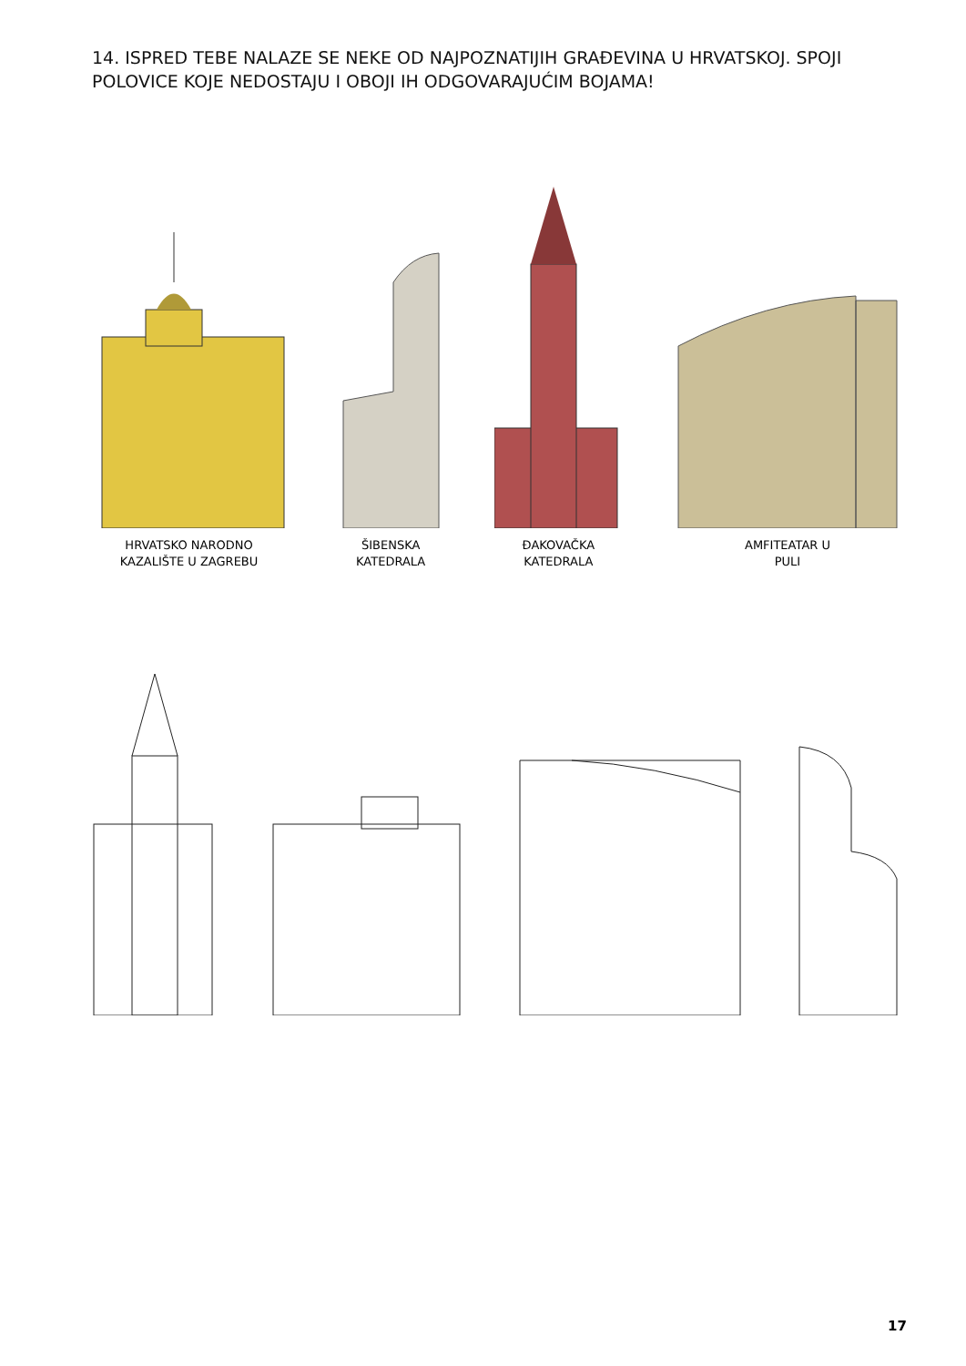14. ISPRED TEBE NALAZE SE NEKE OD NAJPOZNATIJIH GRAĐEVINA U HRVATSKOJ. SPOJI POLOVICE KOJE NEDOSTAJU I OBOJI IH ODGOVARAJUĆIM BOJAMA!
HRVATSKO NARODNO
KAZALIŠTE U ZAGREBU
ŠIBENSKA
KATEDRALA
ĐAKOVAČKA
KATEDRALA
AMFITEATAR U
PULI
17